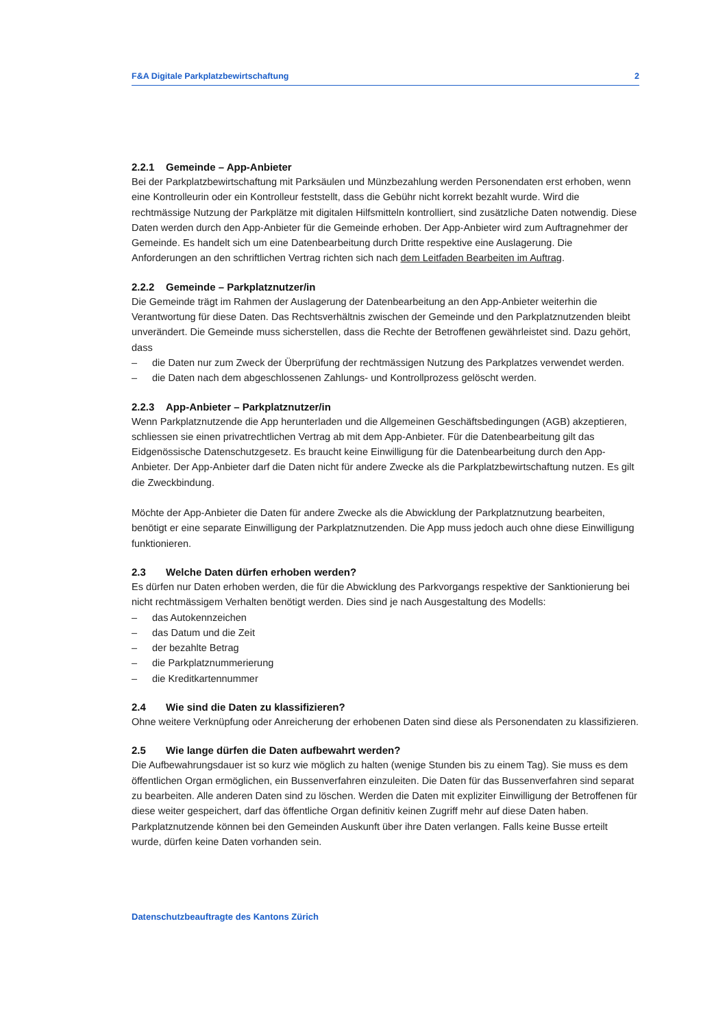F&A Digitale Parkplatzbewirtschaftung 2
2.2.1 Gemeinde – App-Anbieter
Bei der Parkplatzbewirtschaftung mit Parksäulen und Münzbezahlung werden Personendaten erst erhoben, wenn eine Kontrolleurin oder ein Kontrolleur feststellt, dass die Gebühr nicht korrekt bezahlt wurde. Wird die rechtmässige Nutzung der Parkplätze mit digitalen Hilfsmitteln kontrolliert, sind zusätzliche Daten notwendig. Diese Daten werden durch den App-Anbieter für die Gemeinde erhoben. Der App-Anbieter wird zum Auftragnehmer der Gemeinde. Es handelt sich um eine Datenbearbeitung durch Dritte respektive eine Auslagerung. Die Anforderungen an den schriftlichen Vertrag richten sich nach dem Leitfaden Bearbeiten im Auftrag.
2.2.2 Gemeinde – Parkplatznutzer/in
Die Gemeinde trägt im Rahmen der Auslagerung der Datenbearbeitung an den App-Anbieter weiterhin die Verantwortung für diese Daten. Das Rechtsverhältnis zwischen der Gemeinde und den Parkplatznutzenden bleibt unverändert. Die Gemeinde muss sicherstellen, dass die Rechte der Betroffenen gewährleistet sind. Dazu gehört, dass
– die Daten nur zum Zweck der Überprüfung der rechtmässigen Nutzung des Parkplatzes verwendet werden.
– die Daten nach dem abgeschlossenen Zahlungs- und Kontrollprozess gelöscht werden.
2.2.3 App-Anbieter – Parkplatznutzer/in
Wenn Parkplatznutzende die App herunterladen und die Allgemeinen Geschäftsbedingungen (AGB) akzeptieren, schliessen sie einen privatrechtlichen Vertrag ab mit dem App-Anbieter. Für die Datenbearbeitung gilt das Eidgenössische Datenschutzgesetz. Es braucht keine Einwilligung für die Datenbearbeitung durch den App-Anbieter. Der App-Anbieter darf die Daten nicht für andere Zwecke als die Parkplatzbewirtschaftung nutzen. Es gilt die Zweckbindung.
Möchte der App-Anbieter die Daten für andere Zwecke als die Abwicklung der Parkplatznutzung bearbeiten, benötigt er eine separate Einwilligung der Parkplatznutzenden. Die App muss jedoch auch ohne diese Einwilligung funktionieren.
2.3 Welche Daten dürfen erhoben werden?
Es dürfen nur Daten erhoben werden, die für die Abwicklung des Parkvorgangs respektive der Sanktionierung bei nicht rechtmässigem Verhalten benötigt werden. Dies sind je nach Ausgestaltung des Modells:
– das Autokennzeichen
– das Datum und die Zeit
– der bezahlte Betrag
– die Parkplatznummerierung
– die Kreditkartennummer
2.4 Wie sind die Daten zu klassifizieren?
Ohne weitere Verknüpfung oder Anreicherung der erhobenen Daten sind diese als Personendaten zu klassifizieren.
2.5 Wie lange dürfen die Daten aufbewahrt werden?
Die Aufbewahrungsdauer ist so kurz wie möglich zu halten (wenige Stunden bis zu einem Tag). Sie muss es dem öffentlichen Organ ermöglichen, ein Bussenverfahren einzuleiten. Die Daten für das Bussenverfahren sind separat zu bearbeiten. Alle anderen Daten sind zu löschen. Werden die Daten mit expliziter Einwilligung der Betroffenen für diese weiter gespeichert, darf das öffentliche Organ definitiv keinen Zugriff mehr auf diese Daten haben. Parkplatznutzende können bei den Gemeinden Auskunft über ihre Daten verlangen. Falls keine Busse erteilt wurde, dürfen keine Daten vorhanden sein.
Datenschutzbeauftragte des Kantons Zürich